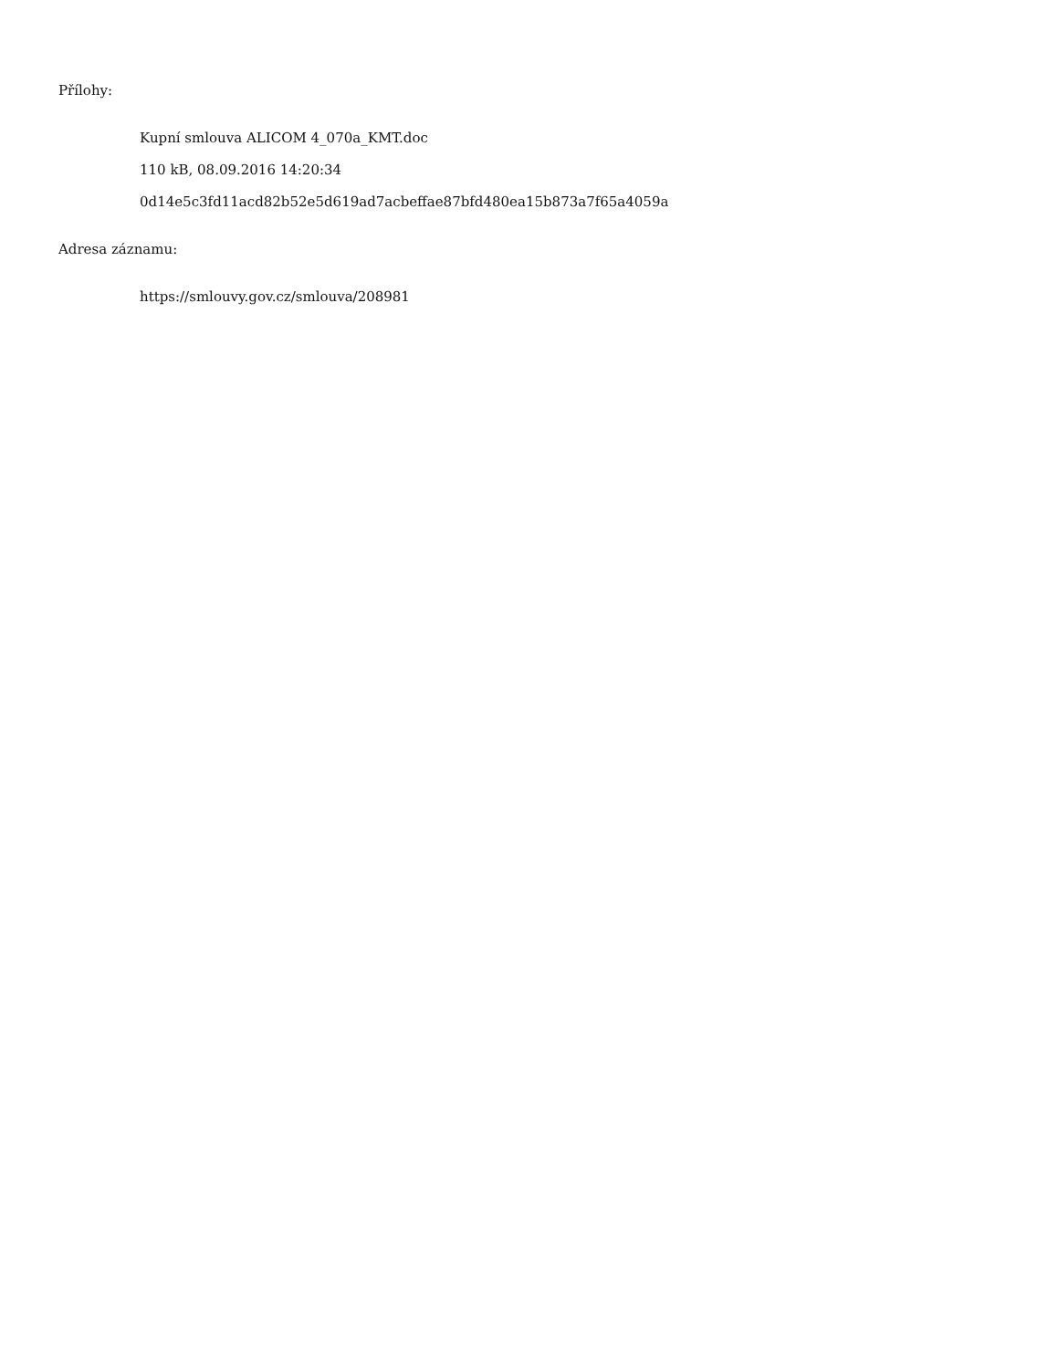Přílohy:
Kupní smlouva ALICOM 4_070a_KMT.doc
110 kB, 08.09.2016 14:20:34
0d14e5c3fd11acd82b52e5d619ad7acbeffae87bfd480ea15b873a7f65a4059a
Adresa záznamu:
https://smlouvy.gov.cz/smlouva/208981